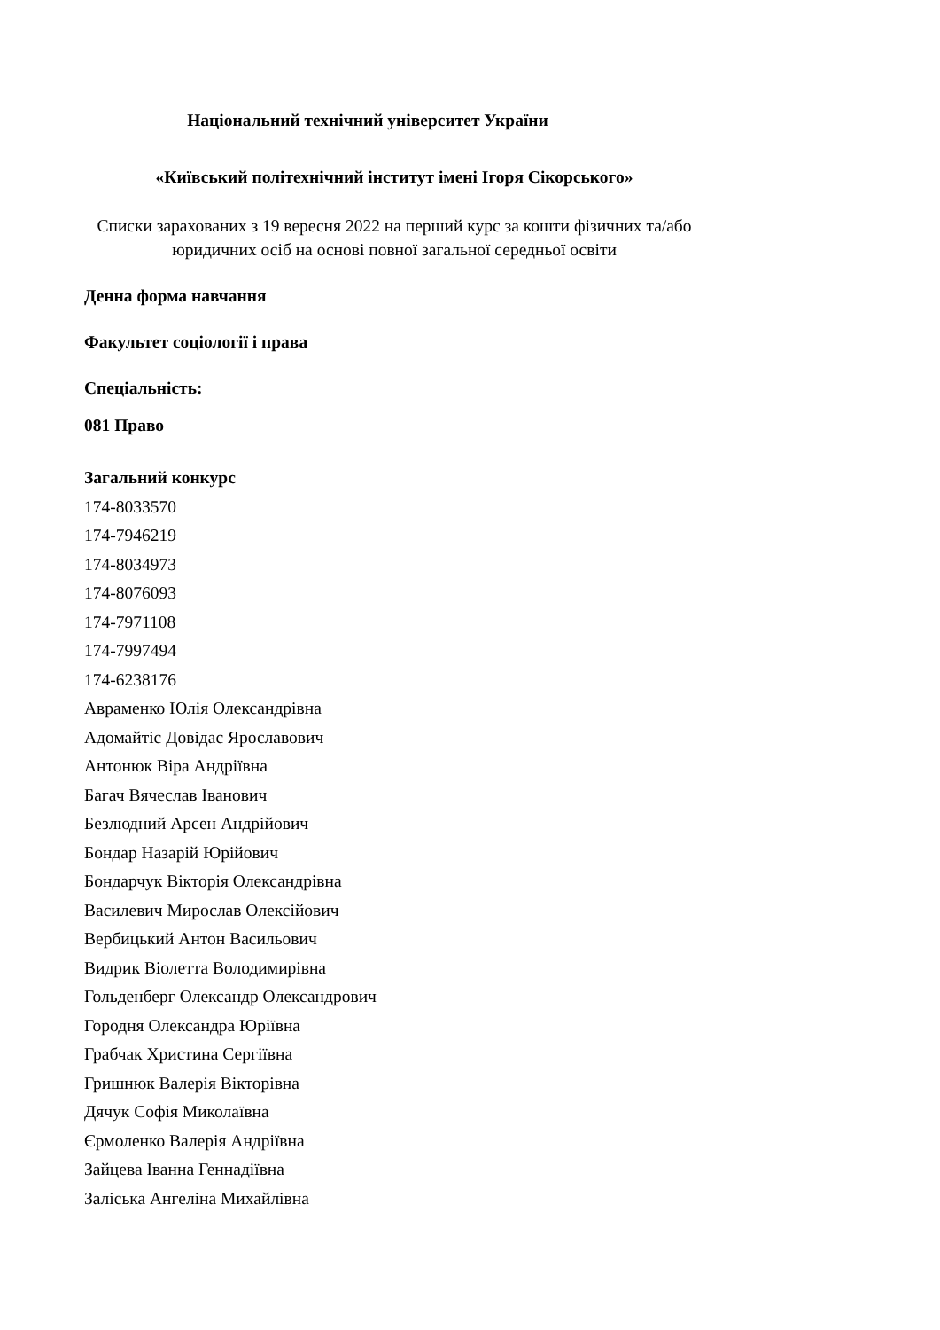Національний технічний університет України
«Київський політехнічний інститут імені Ігоря Сікорського»
Списки зарахованих з 19 вересня 2022 на перший курс за кошти фізичних та/або юридичних осіб на основі повної загальної середньої освіти
Денна форма навчання
Факультет соціології і права
Спеціальність:
081 Право
Загальний конкурс
174-8033570
174-7946219
174-8034973
174-8076093
174-7971108
174-7997494
174-6238176
Авраменко Юлія Олександрівна
Адомайтіс Довідас Ярославович
Антонюк Віра Андріївна
Багач Вячеслав Іванович
Безлюдний Арсен Андрійович
Бондар Назарій Юрійович
Бондарчук Вікторія Олександрівна
Василевич Мирослав Олексійович
Вербицький Антон Васильович
Видрик Віолетта Володимирівна
Гольденберг Олександр Олександрович
Городня Олександра Юріївна
Грабчак Христина Сергіївна
Гришнюк Валерія Вікторівна
Дячук Софія Миколаївна
Єрмоленко Валерія Андріївна
Зайцева Іванна Геннадіївна
Заліська Ангеліна Михайлівна